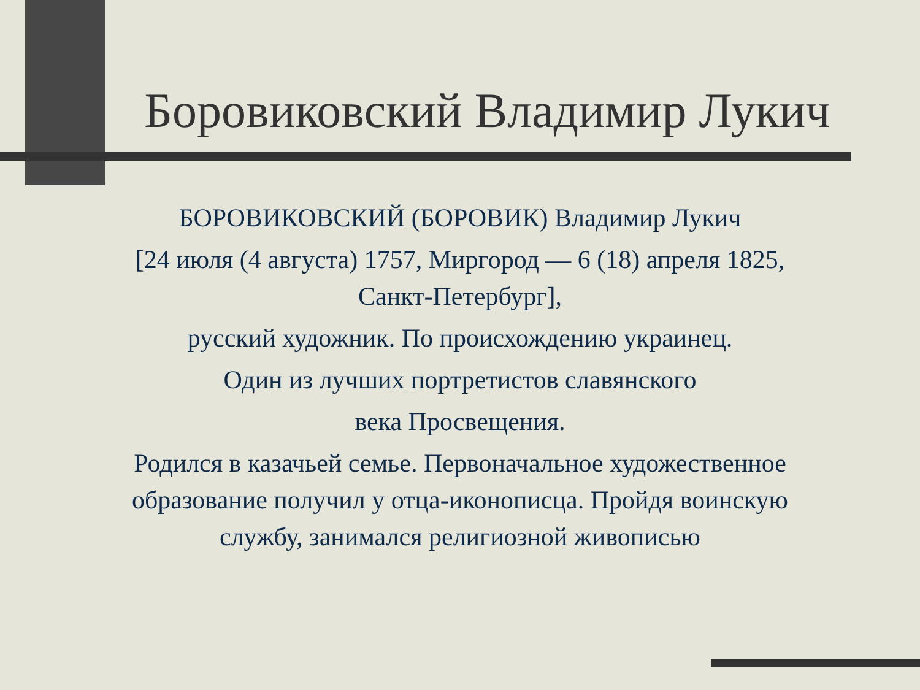Боровиковский Владимир Лукич
БОРОВИКОВСКИЙ (БОРОВИК) Владимир Лукич
[24 июля (4 августа) 1757, Миргород — 6 (18) апреля 1825, Санкт-Петербург],
русский художник. По происхождению украинец.
Один из лучших портретистов славянского
века Просвещения.
Родился в казачьей семье. Первоначальное художественное образование получил у отца-иконописца. Пройдя воинскую службу, занимался религиозной живописью